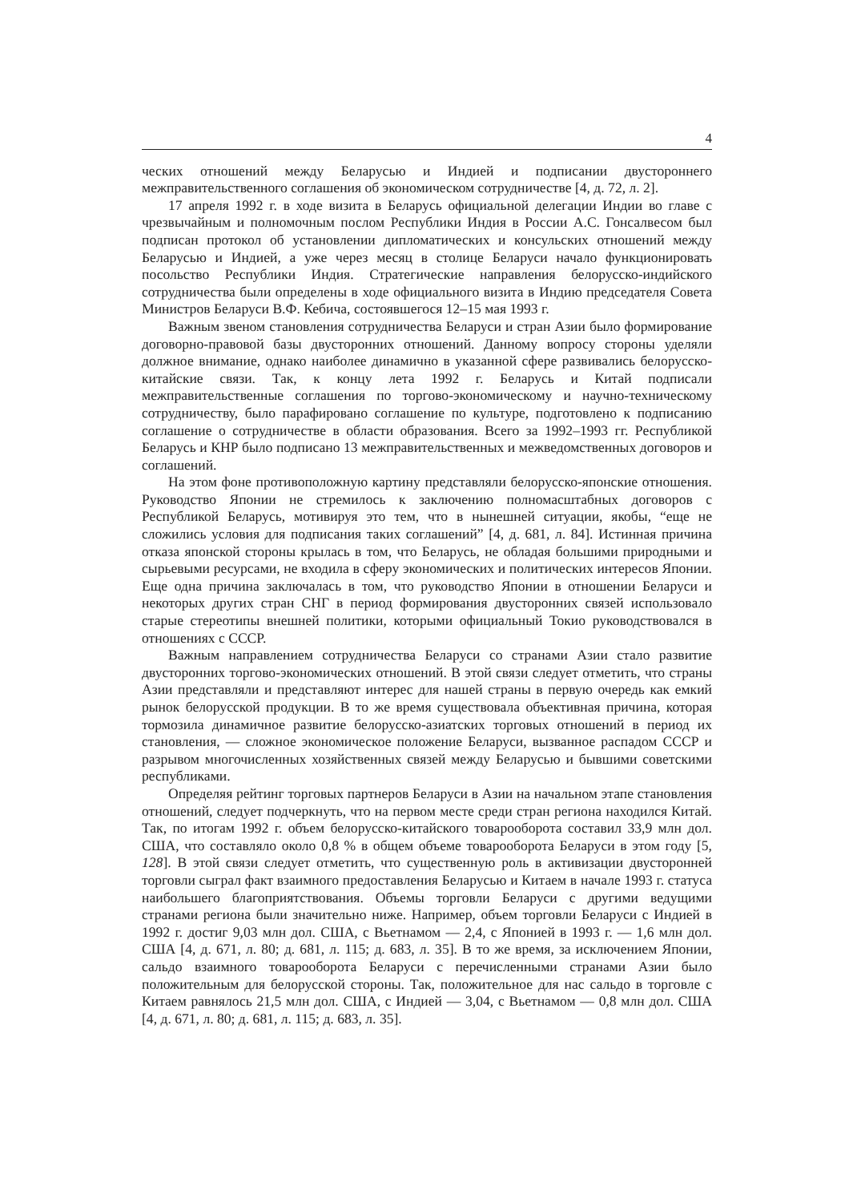4
ческих отношений между Беларусью и Индией и подписании двустороннего межправительственного соглашения об экономическом сотрудничестве [4, д. 72, л. 2].
17 апреля 1992 г. в ходе визита в Беларусь официальной делегации Индии во главе с чрезвычайным и полномочным послом Республики Индия в России А.С. Гонсалвесом был подписан протокол об установлении дипломатических и консульских отношений между Беларусью и Индией, а уже через месяц в столице Беларуси начало функционировать посольство Республики Индия. Стратегические направления белорусско-индийского сотрудничества были определены в ходе официального визита в Индию председателя Совета Министров Беларуси В.Ф. Кебича, состоявшегося 12–15 мая 1993 г.
Важным звеном становления сотрудничества Беларуси и стран Азии было формирование договорно-правовой базы двусторонних отношений. Данному вопросу стороны уделяли должное внимание, однако наиболее динамично в указанной сфере развивались белорусско-китайские связи. Так, к концу лета 1992 г. Беларусь и Китай подписали межправительственные соглашения по торгово-экономическому и научно-техническому сотрудничеству, было парафировано соглашение по культуре, подготовлено к подписанию соглашение о сотрудничестве в области образования. Всего за 1992–1993 гг. Республикой Беларусь и КНР было подписано 13 межправительственных и межведомственных договоров и соглашений.
На этом фоне противоположную картину представляли белорусско-японские отношения. Руководство Японии не стремилось к заключению полномасштабных договоров с Республикой Беларусь, мотивируя это тем, что в нынешней ситуации, якобы, “еще не сложились условия для подписания таких соглашений” [4, д. 681, л. 84]. Истинная причина отказа японской стороны крылась в том, что Беларусь, не обладая большими природными и сырьевыми ресурсами, не входила в сферу экономических и политических интересов Японии. Еще одна причина заключалась в том, что руководство Японии в отношении Беларуси и некоторых других стран СНГ в период формирования двусторонних связей использовало старые стереотипы внешней политики, которыми официальный Токио руководствовался в отношениях с СССР.
Важным направлением сотрудничества Беларуси со странами Азии стало развитие двусторонних торгово-экономических отношений. В этой связи следует отметить, что страны Азии представляли и представляют интерес для нашей страны в первую очередь как емкий рынок белорусской продукции. В то же время существовала объективная причина, которая тормозила динамичное развитие белорусско-азиатских торговых отношений в период их становления, — сложное экономическое положение Беларуси, вызванное распадом СССР и разрывом многочисленных хозяйственных связей между Беларусью и бывшими советскими республиками.
Определяя рейтинг торговых партнеров Беларуси в Азии на начальном этапе становления отношений, следует подчеркнуть, что на первом месте среди стран региона находился Китай. Так, по итогам 1992 г. объем белорусско-китайского товарооборота составил 33,9 млн дол. США, что составляло около 0,8 % в общем объеме товарооборота Беларуси в этом году [5, 128]. В этой связи следует отметить, что существенную роль в активизации двусторонней торговли сыграл факт взаимного предоставления Беларусью и Китаем в начале 1993 г. статуса наибольшего благоприятствования. Объемы торговли Беларуси с другими ведущими странами региона были значительно ниже. Например, объем торговли Беларуси с Индией в 1992 г. достиг 9,03 млн дол. США, с Вьетнамом — 2,4, с Японией в 1993 г. — 1,6 млн дол. США [4, д. 671, л. 80; д. 681, л. 115; д. 683, л. 35]. В то же время, за исключением Японии, сальдо взаимного товарооборота Беларуси с перечисленными странами Азии было положительным для белорусской стороны. Так, положительное для нас сальдо в торговле с Китаем равнялось 21,5 млн дол. США, с Индией — 3,04, с Вьетнамом — 0,8 млн дол. США [4, д. 671, л. 80; д. 681, л. 115; д. 683, л. 35].